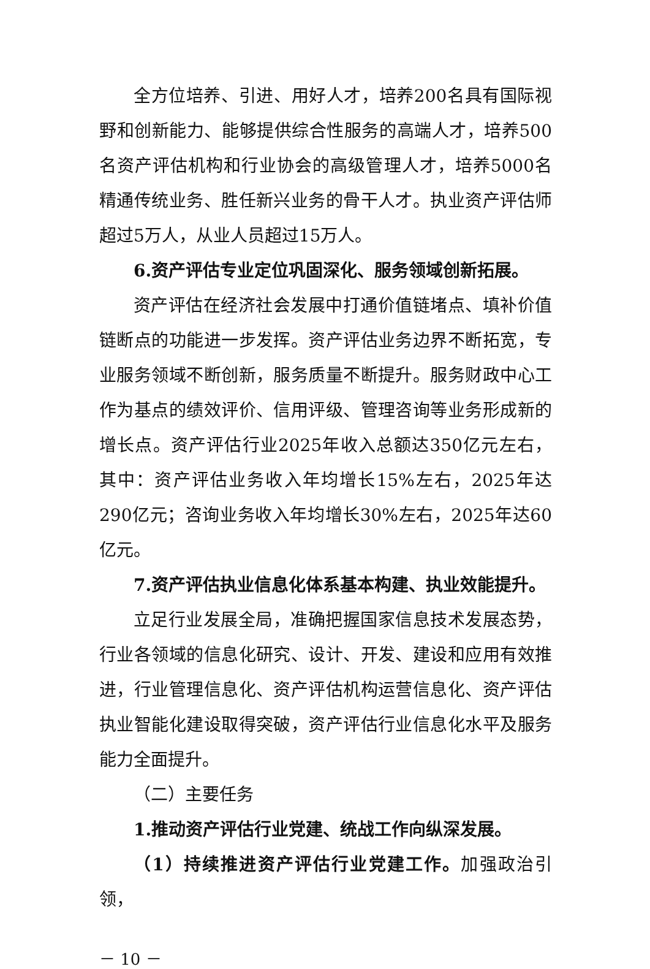全方位培养、引进、用好人才，培养200名具有国际视野和创新能力、能够提供综合性服务的高端人才，培养500名资产评估机构和行业协会的高级管理人才，培养5000名精通传统业务、胜任新兴业务的骨干人才。执业资产评估师超过5万人，从业人员超过15万人。
6.资产评估专业定位巩固深化、服务领域创新拓展。
资产评估在经济社会发展中打通价值链堵点、填补价值链断点的功能进一步发挥。资产评估业务边界不断拓宽，专业服务领域不断创新，服务质量不断提升。服务财政中心工作为基点的绩效评价、信用评级、管理咨询等业务形成新的增长点。资产评估行业2025年收入总额达350亿元左右，其中：资产评估业务收入年均增长15%左右，2025年达290亿元；咨询业务收入年均增长30%左右，2025年达60亿元。
7.资产评估执业信息化体系基本构建、执业效能提升。
立足行业发展全局，准确把握国家信息技术发展态势，行业各领域的信息化研究、设计、开发、建设和应用有效推进，行业管理信息化、资产评估机构运营信息化、资产评估执业智能化建设取得突破，资产评估行业信息化水平及服务能力全面提升。
（二）主要任务
1.推动资产评估行业党建、统战工作向纵深发展。
（1）持续推进资产评估行业党建工作。加强政治引领，
－ 10 －